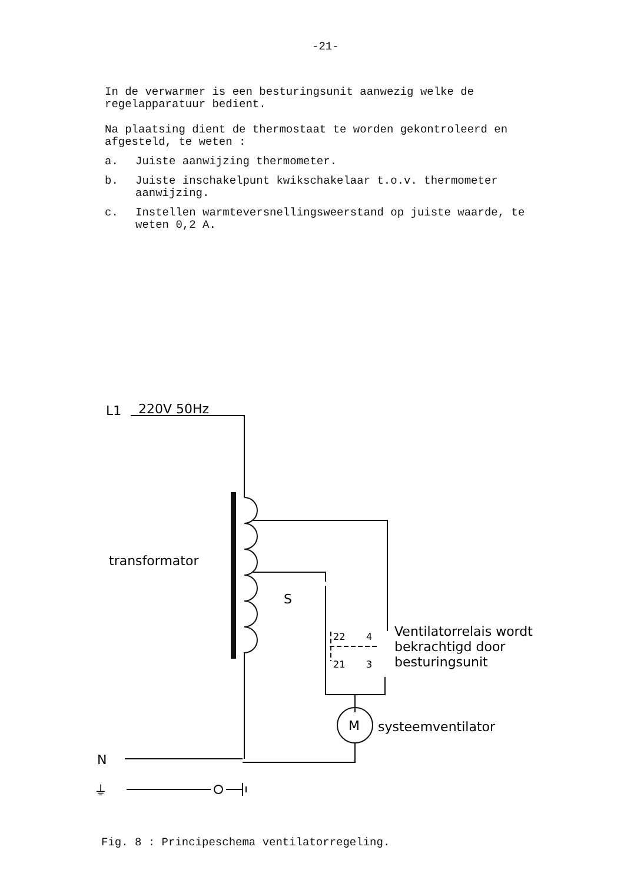-21-
In de verwarmer is een besturingsunit aanwezig welke de regelapparatuur bedient.
Na plaatsing dient de thermostaat te worden gekontroleerd en afgesteld, te weten :
a. Juiste aanwijzing thermometer.
b. Juiste inschakelpunt kwikschakelaar t.o.v. thermometer aanwijzing.
c. Instellen warmteversnellingsweerstand op juiste waarde, te weten 0,2 A.
L1
220V 50Hz
transformator
S
22
4
21
3
Ventilatorrelais wordt
bekrachtigd door
besturingsunit
M
systeemventilator
N
⏚
Fig. 8 : Principeschema ventilatorregeling.